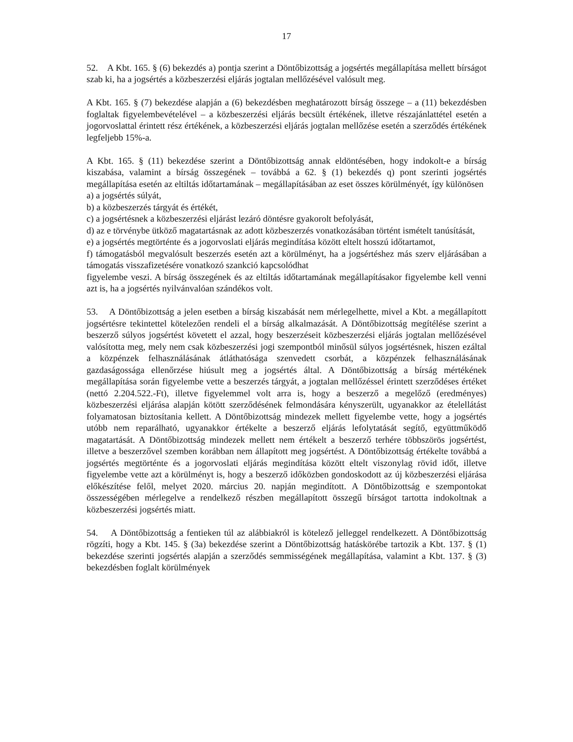17
52. A Kbt. 165. § (6) bekezdés a) pontja szerint a Döntőbizottság a jogsértés megállapítása mellett bírságot szab ki, ha a jogsértés a közbeszerzési eljárás jogtalan mellőzésével valósult meg.
A Kbt. 165. § (7) bekezdése alapján a (6) bekezdésben meghatározott bírság összege – a (11) bekezdésben foglaltak figyelembevételével – a közbeszerzési eljárás becsült értékének, illetve részajánlattétel esetén a jogorvoslattal érintett rész értékének, a közbeszerzési eljárás jogtalan mellőzése esetén a szerződés értékének legfeljebb 15%-a.
A Kbt. 165. § (11) bekezdése szerint a Döntőbizottság annak eldöntésében, hogy indokolt-e a bírság kiszabása, valamint a bírság összegének – továbbá a 62. § (1) bekezdés q) pont szerinti jogsértés megállapítása esetén az eltiltás időtartamának – megállapításában az eset összes körülményét, így különösen
a) a jogsértés súlyát,
b) a közbeszerzés tárgyát és értékét,
c) a jogsértésnek a közbeszerzési eljárást lezáró döntésre gyakorolt befolyását,
d) az e törvénybe ütköző magatartásnak az adott közbeszerzés vonatkozásában történt ismételt tanúsítását,
e) a jogsértés megtörténte és a jogorvoslati eljárás megindítása között eltelt hosszú időtartamot,
f) támogatásból megvalósult beszerzés esetén azt a körülményt, ha a jogsértéshez más szerv eljárásában a támogatás visszafizetésére vonatkozó szankció kapcsolódhat
figyelembe veszi. A bírság összegének és az eltiltás időtartamának megállapításakor figyelembe kell venni azt is, ha a jogsértés nyilvánvalóan szándékos volt.
53. A Döntőbizottság a jelen esetben a bírság kiszabását nem mérlegelhette, mivel a Kbt. a megállapított jogsértésre tekintettel kötelezően rendeli el a bírság alkalmazását. A Döntőbizottság megítélése szerint a beszerző súlyos jogsértést követett el azzal, hogy beszerzéseit közbeszerzési eljárás jogtalan mellőzésével valósította meg, mely nem csak közbeszerzési jogi szempontból minősül súlyos jogsértésnek, hiszen ezáltal a közpénzek felhasználásának átláthatósága szenvedett csorbát, a közpénzek felhasználásának gazdaságossága ellenőrzése hiúsult meg a jogsértés által. A Döntőbizottság a bírság mértékének megállapítása során figyelembe vette a beszerzés tárgyát, a jogtalan mellőzéssel érintett szerződéses értéket (nettó 2.204.522.-Ft), illetve figyelemmel volt arra is, hogy a beszerző a megelőző (eredményes) közbeszerzési eljárása alapján kötött szerződésének felmondására kényszerült, ugyanakkor az ételellátást folyamatosan biztosítania kellett. A Döntőbizottság mindezek mellett figyelembe vette, hogy a jogsértés utóbb nem reparálható, ugyanakkor értékelte a beszerző eljárás lefolytatását segítő, együttműködő magatartását. A Döntőbizottság mindezek mellett nem értékelt a beszerző terhére többszörös jogsértést, illetve a beszerzővel szemben korábban nem állapított meg jogsértést. A Döntőbizottság értékelte továbbá a jogsértés megtörténte és a jogorvoslati eljárás megindítása között eltelt viszonylag rövid időt, illetve figyelembe vette azt a körülményt is, hogy a beszerző időközben gondoskodott az új közbeszerzési eljárása előkészítése felől, melyet 2020. március 20. napján megindított. A Döntőbizottság e szempontokat összességében mérlegelve a rendelkező részben megállapított összegű bírságot tartotta indokoltnak a közbeszerzési jogsértés miatt.
54. A Döntőbizottság a fentieken túl az alábbiakról is kötelező jelleggel rendelkezett. A Döntőbizottság rögzíti, hogy a Kbt. 145. § (3a) bekezdése szerint a Döntőbizottság hatáskörébe tartozik a Kbt. 137. § (1) bekezdése szerinti jogsértés alapján a szerződés semmisségének megállapítása, valamint a Kbt. 137. § (3) bekezdésben foglalt körülmények